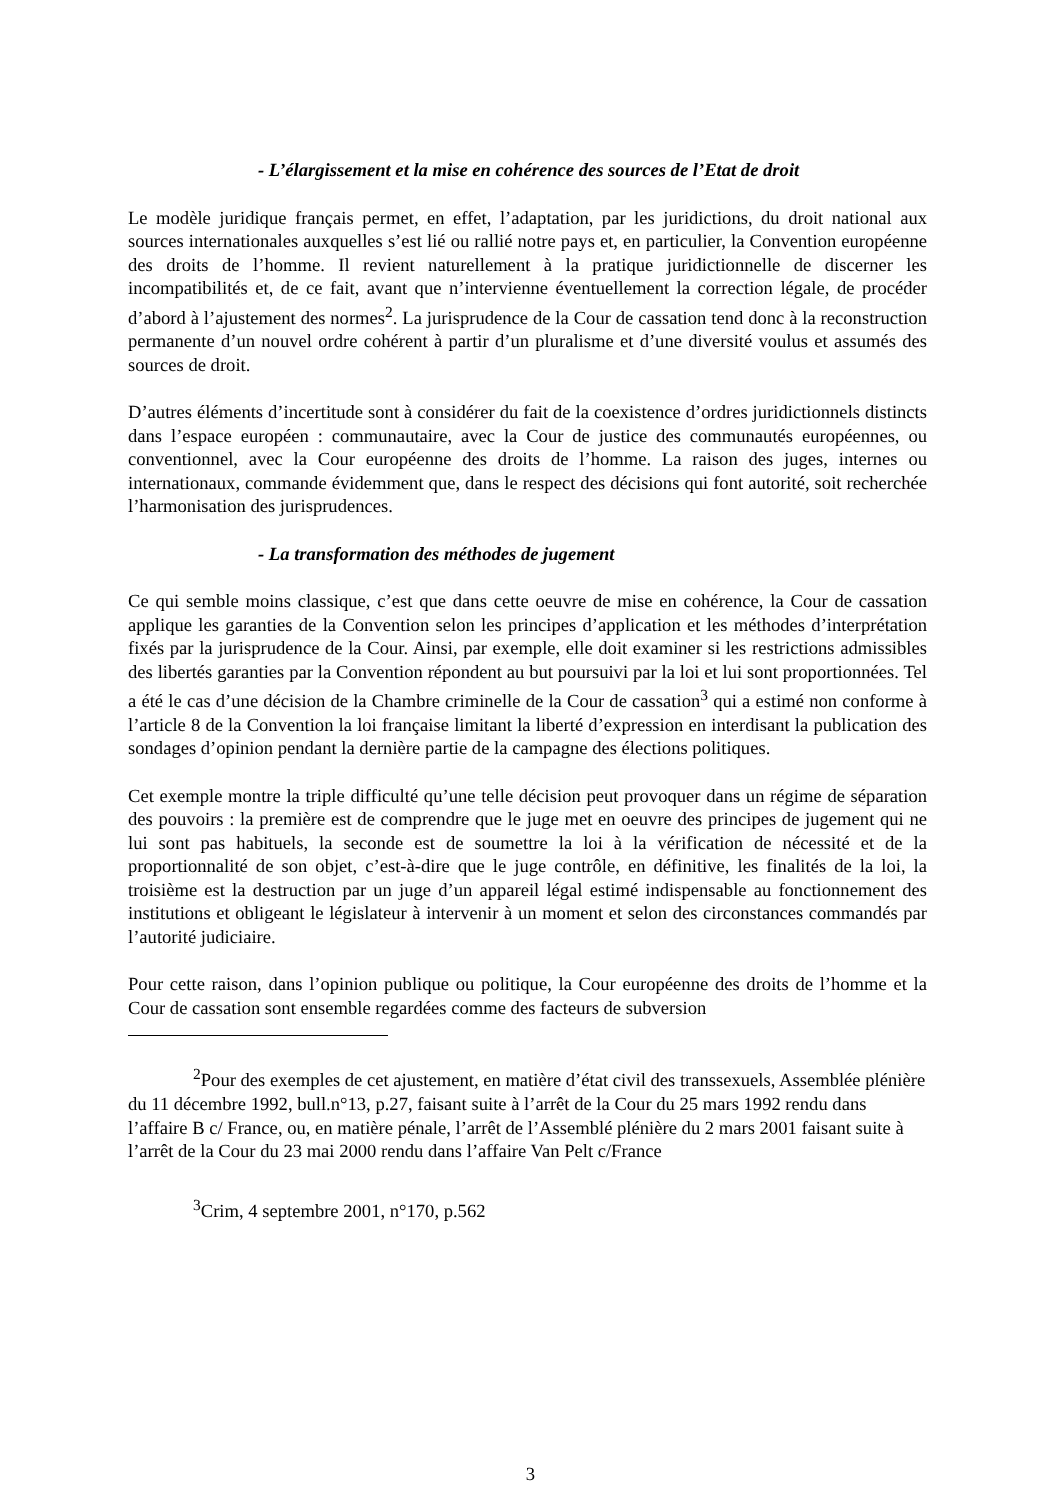- L’élargissement et la mise en cohérence des sources de l’Etat de droit
Le modèle juridique français permet, en effet, l’adaptation, par les juridictions, du droit national aux sources internationales auxquelles s’est lié ou rallié notre pays et, en particulier, la Convention européenne des droits de l’homme. Il revient naturellement à la pratique juridictionnelle de discerner les incompatibilités et, de ce fait, avant que n’intervienne éventuellement la correction légale, de procéder d’abord à l’ajustement des normes<sup>2</sup>. La jurisprudence de la Cour de cassation tend donc à la reconstruction permanente d’un nouvel ordre cohérent à partir d’un pluralisme et d’une diversité voulus et assumés des sources de droit.
D’autres éléments d’incertitude sont à considérer du fait de la coexistence d’ordres juridictionnels distincts dans l’espace européen : communautaire, avec la Cour de justice des communautés européennes, ou conventionnel, avec la Cour européenne des droits de l’homme. La raison des juges, internes ou internationaux, commande évidemment que, dans le respect des décisions qui font autorité, soit recherchée l’harmonisation des jurisprudences.
- La transformation des méthodes de jugement
Ce qui semble moins classique, c’est que dans cette oeuvre de mise en cohérence, la Cour de cassation applique les garanties de la Convention selon les principes d’application et les méthodes d’interprétation fixés par la jurisprudence de la Cour. Ainsi, par exemple, elle doit examiner si les restrictions admissibles des libertés garanties par la Convention répondent au but poursuivi par la loi et lui sont proportionnées. Tel a été le cas d’une décision de la Chambre criminelle de la Cour de cassation<sup>3</sup> qui a estimé non conforme à l’article 8 de la Convention la loi française limitant la liberté d’expression en interdisant la publication des sondages d’opinion pendant la dernière partie de la campagne des élections politiques.
Cet exemple montre la triple difficulté qu’une telle décision peut provoquer dans un régime de séparation des pouvoirs : la première est de comprendre que le juge met en oeuvre des principes de jugement qui ne lui sont pas habituels, la seconde est de soumettre la loi à la vérification de nécessité et de la proportionnalité de son objet, c’est-à-dire que le juge contrôle, en définitive, les finalités de la loi, la troisième est la destruction par un juge d’un appareil légal estimé indispensable au fonctionnement des institutions et obligeant le législateur à intervenir à un moment et selon des circonstances commandés par l’autorité judiciaire.
Pour cette raison, dans l’opinion publique ou politique, la Cour européenne des droits de l’homme et la Cour de cassation sont ensemble regardées comme des facteurs de subversion
<sup>2</sup> Pour des exemples de cet ajustement, en matière d’état civil des transsexuels, Assemblée plénière du 11 décembre 1992, bull.n°13, p.27, faisant suite à l’arrêt de la Cour du 25 mars 1992 rendu dans l’affaire B c/ France, ou, en matière pénale, l’arrêt de l’Assemblé plénière du 2 mars 2001 faisant suite à l’arrêt de la Cour du 23 mai 2000 rendu dans l’affaire Van Pelt c/France
<sup>3</sup> Crim, 4 septembre 2001, n°170, p.562
3